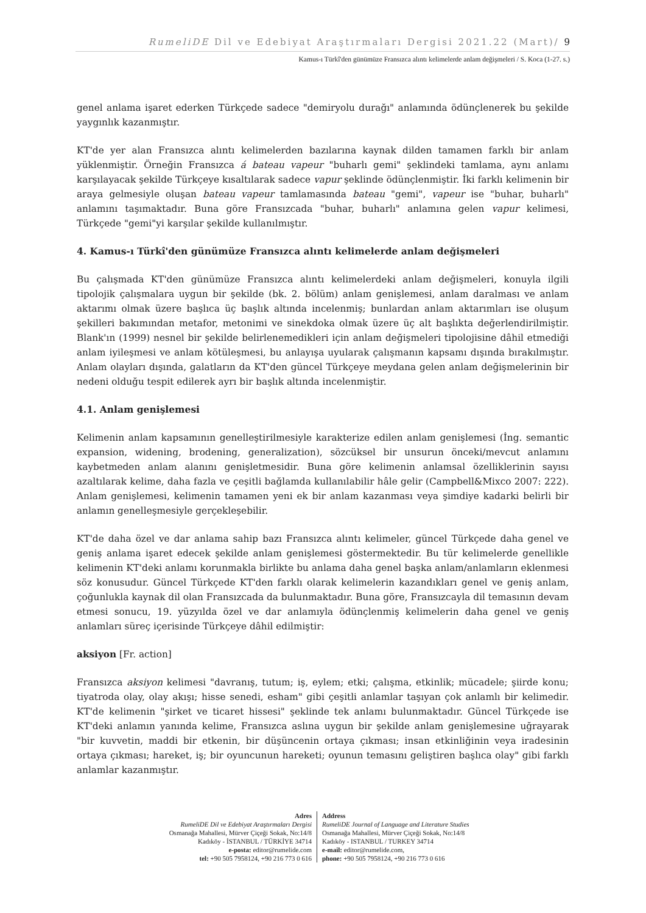RumeliDE Dil ve Edebiyat Araştırmaları Dergisi 2021.22 (Mart)/ 9
Kamus-ı Türkî'den günümüze Fransızca alıntı kelimelerde anlam değişmeleri / S. Koca (1-27. s.)
genel anlama işaret ederken Türkçede sadece "demiryolu durağı" anlamında ödünçlenerek bu şekilde yaygınlık kazanmıştır.
KT'de yer alan Fransızca alıntı kelimelerden bazılarına kaynak dilden tamamen farklı bir anlam yüklenmiştir. Örneğin Fransızca á bateau vapeur "buharlı gemi" şeklindeki tamlama, aynı anlamı karşılayacak şekilde Türkçeye kısaltılarak sadece vapur şeklinde ödünçlenmiştir. İki farklı kelimenin bir araya gelmesiyle oluşan bateau vapeur tamlamasında bateau "gemi", vapeur ise "buhar, buharlı" anlamını taşımaktadır. Buna göre Fransızcada "buhar, buharlı" anlamına gelen vapur kelimesi, Türkçede "gemi"yi karşılar şekilde kullanılmıştır.
4. Kamus-ı Türkî'den günümüze Fransızca alıntı kelimelerde anlam değişmeleri
Bu çalışmada KT'den günümüze Fransızca alıntı kelimelerdeki anlam değişmeleri, konuyla ilgili tipolojik çalışmalara uygun bir şekilde (bk. 2. bölüm) anlam genişlemesi, anlam daralması ve anlam aktarımı olmak üzere başlıca üç başlık altında incelenmiş; bunlardan anlam aktarımları ise oluşum şekilleri bakımından metafor, metonimi ve sinekdoka olmak üzere üç alt başlıkta değerlendirilmiştir. Blank'ın (1999) nesnel bir şekilde belirlenemedikleri için anlam değişmeleri tipolojisine dâhil etmediği anlam iyileşmesi ve anlam kötüleşmesi, bu anlayışa uyularak çalışmanın kapsamı dışında bırakılmıştır. Anlam olayları dışında, galatların da KT'den güncel Türkçeye meydana gelen anlam değişmelerinin bir nedeni olduğu tespit edilerek ayrı bir başlık altında incelenmiştir.
4.1. Anlam genişlemesi
Kelimenin anlam kapsamının genelleştirilmesiyle karakterize edilen anlam genişlemesi (İng. semantic expansion, widening, brodening, generalization), sözcüksel bir unsurun önceki/mevcut anlamını kaybetmeden anlam alanını genişletmesidir. Buna göre kelimenin anlamsal özelliklerinin sayısı azaltılarak kelime, daha fazla ve çeşitli bağlamda kullanılabilir hâle gelir (Campbell&Mixco 2007: 222). Anlam genişlemesi, kelimenin tamamen yeni ek bir anlam kazanması veya şimdiye kadarki belirli bir anlamın genelleşmesiyle gerçekleşebilir.
KT'de daha özel ve dar anlama sahip bazı Fransızca alıntı kelimeler, güncel Türkçede daha genel ve geniş anlama işaret edecek şekilde anlam genişlemesi göstermektedir. Bu tür kelimelerde genellikle kelimenin KT'deki anlamı korunmakla birlikte bu anlama daha genel başka anlam/anlamların eklenmesi söz konusudur. Güncel Türkçede KT'den farklı olarak kelimelerin kazandıkları genel ve geniş anlam, çoğunlukla kaynak dil olan Fransızcada da bulunmaktadır. Buna göre, Fransızcayla dil temasının devam etmesi sonucu, 19. yüzyılda özel ve dar anlamıyla ödünçlenmiş kelimelerin daha genel ve geniş anlamları süreç içerisinde Türkçeye dâhil edilmiştir:
aksiyon [Fr. action]
Fransızca aksiyon kelimesi "davranış, tutum; iş, eylem; etki; çalışma, etkinlik; mücadele; şiirde konu; tiyatroda olay, olay akışı; hisse senedi, esham" gibi çeşitli anlamlar taşıyan çok anlamlı bir kelimedir. KT'de kelimenin "şirket ve ticaret hissesi" şeklinde tek anlamı bulunmaktadır. Güncel Türkçede ise KT'deki anlamın yanında kelime, Fransızca aslına uygun bir şekilde anlam genişlemesine uğrayarak "bir kuvvetin, maddi bir etkenin, bir düşüncenin ortaya çıkması; insan etkinliğinin veya iradesinin ortaya çıkması; hareket, iş; bir oyuncunun hareketi; oyunun temasını geliştiren başlıca olay" gibi farklı anlamlar kazanmıştır.
Adres
RumeliDE Dil ve Edebiyat Araştırmaları Dergisi
Osmanağa Mahallesi, Mürver Çiçeği Sokak, No:14/8
Kadıköy - İSTANBUL / TÜRKİYE 34714
e-posta: editor@rumelide.com
tel: +90 505 7958124, +90 216 773 0 616
Address
RumeliDE Journal of Language and Literature Studies
Osmanağa Mahallesi, Mürver Çiçeği Sokak, No:14/8
Kadıköy - ISTANBUL / TURKEY 34714
e-mail: editor@rumelide.com,
phone: +90 505 7958124, +90 216 773 0 616